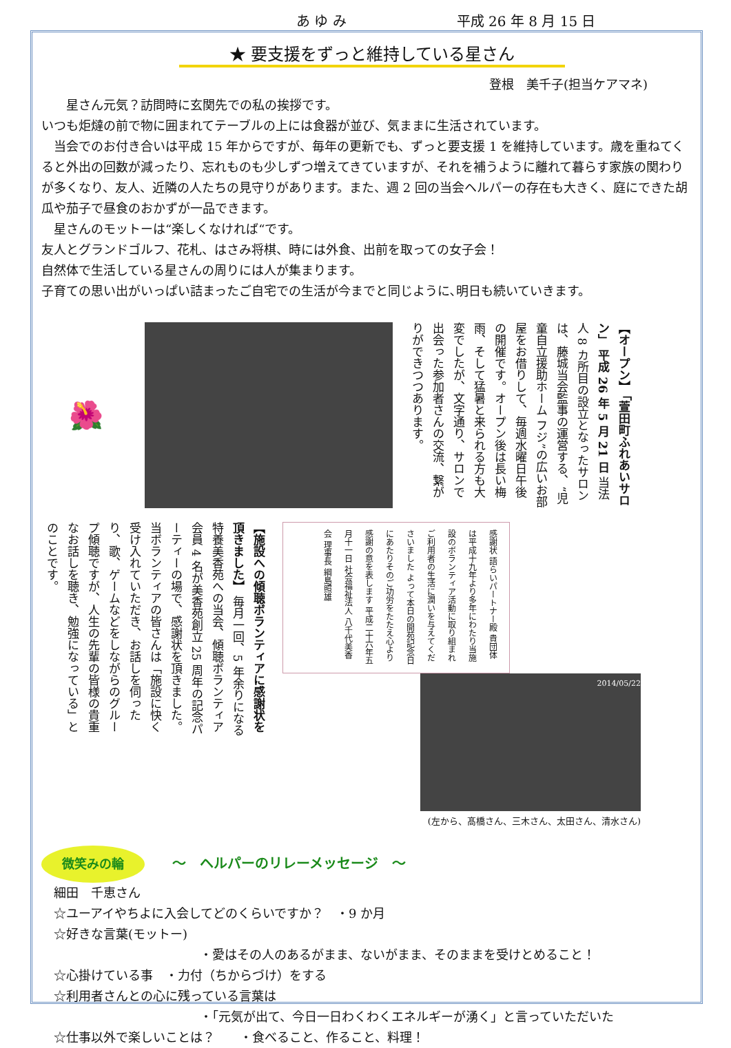あ ゆ み 平成 26 年 8 月 15 日
★ 要支援をずっと維持している星さん
登根　美千子(担当ケアマネ)
　　星さん元気？訪問時に玄関先での私の挨拶です。
いつも炬燵の前で物に囲まれてテーブルの上には食器が並び、気ままに生活されています。
　当会でのお付き合いは平成 15 年からですが、毎年の更新でも、ずっと要支援 1 を維持しています。歳を重ねてくると外出の回数が減ったり、忘れものも少しずつ増えてきていますが、それを補うように離れて暮らす家族の関わりが多くなり、友人、近隣の人たちの見守りがあります。また、週 2 回の当会ヘルパーの存在も大きく、庭にできた胡瓜や茄子で昼食のおかずが一品できます。
　星さんのモットーは“楽しくなければ“です。
友人とグランドゴルフ、花札、はさみ将棋、時には外食、出前を取っての女子会！
自然体で生活している星さんの周りには人が集まります。
子育ての思い出がいっぱい詰まったご自宅での生活が今までと同じように､明日も続いていきます。
🌺
【オープン】 「萱田町ふれあいサロン」 平成 26 年 5 月 21 日 当法人 8 カ所目の設立となったサロンは、藤城当会監事の運営する、“児童自立援助ホーム フジ”の広いお部屋をお借りして、毎週水曜日午後の開催です。オープン後は長い梅雨、そして猛暑と来られる方も大変でしたが、文字通り、サロンで出会った参加者さんの交流、繋がりができつつあります。
【施設への傾聴ボランティアに感謝状を頂きました】 毎月一回、5 年余りになる特養美香苑への当会、傾聴ボランティア会員 4 名が美香苑創立 25 周年の記念パーティーの場で、感謝状を頂きました。当ボランティアの皆さんは「施設に快く受け入れていただき、お話しを伺ったり、歌、ゲームなどをしながらのグループ傾聴ですが、人生の先輩の皆様の貴重なお話しを聴き、勉強になっている」とのことです。
感謝状 語らいパートナー殿 貴団体は平成十九年より多年にわたり当施設のボランティア活動に取り組まれご利用者の生活に潤いを与えてくださいました よって本日の開苑記念日にあたりそのご功労をたたえ心より感謝の意を表します 平成二十六年五月十一日 社会福祉法人 八千代美香会 理事長 綱島照雄
2014/05/22
(左から、髙橋さん、三木さん、太田さん、清水さん)
微笑みの輪 ～　ヘルパーのリレーメッセージ　～
　細田　千恵さん
　☆ユーアイやちよに入会してどのくらいですか？　・9 か月
　☆好きな言葉(モットー)
・愛はその人のあるがまま、ないがまま、そのままを受けとめること！
　☆心掛けている事　・力付（ちからづけ）をする
　☆利用者さんとの心に残っている言葉は
・「元気が出て、今日一日わくわくエネルギーが湧く」と言っていただいた
　☆仕事以外で楽しいことは？　　・食べること、作ること、料理！